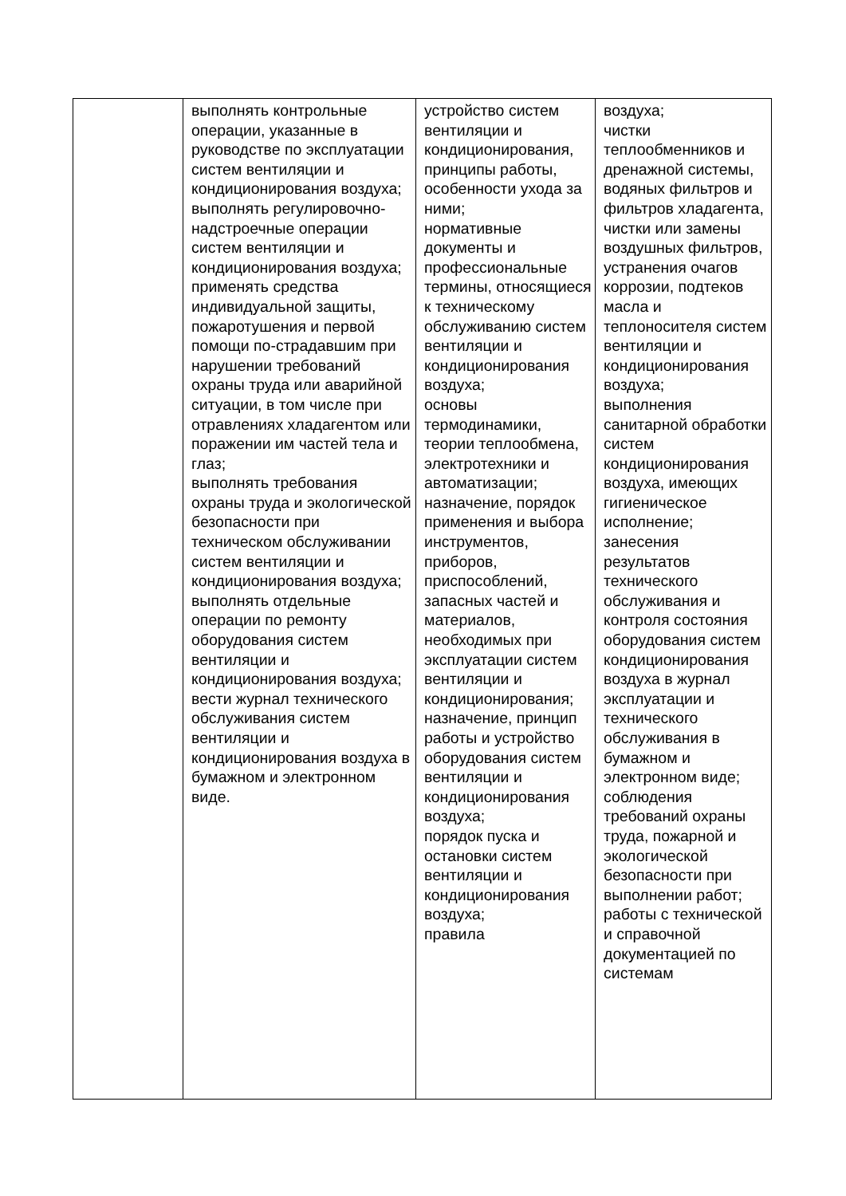| | выполнять контрольные операции, указанные в руководстве по эксплуатации систем вентиляции и кондиционирования воздуха; выполнять регулировочно-надстроечные операции систем вентиляции и кондиционирования воздуха; применять средства индивидуальной защиты, пожаротушения и первой помощи по-страдавшим при нарушении требований охраны труда или аварийной ситуации, в том числе при отравлениях хладагентом или поражении им частей тела и глаз; выполнять требования охраны труда и экологической безопасности при техническом обслуживании систем вентиляции и кондиционирования воздуха; выполнять отдельные операции по ремонту оборудования систем вентиляции и кондиционирования воздуха; вести журнал технического обслуживания систем вентиляции и кондиционирования воздуха в бумажном и электронном виде. | устройство систем вентиляции и кондиционирования, принципы работы, особенности ухода за ними; нормативные документы и профессиональные термины, относящиеся к техническому обслуживанию систем вентиляции и кондиционирования воздуха; основы термодинамики, теории теплообмена, электротехники и автоматизации; назначение, порядок применения и выбора инструментов, приборов, приспособлений, запасных частей и материалов, необходимых при эксплуатации систем вентиляции и кондиционирования; назначение, принцип работы и устройство оборудования систем вентиляции и кондиционирования воздуха; порядок пуска и остановки систем вентиляции и кондиционирования воздуха; правила | воздуха; чистки теплообменников и дренажной системы, водяных фильтров и фильтров хладагента, чистки или замены воздушных фильтров, устранения очагов коррозии, подтеков масла и теплоносителя систем вентиляции и кондиционирования воздуха; выполнения санитарной обработки систем кондиционирования воздуха, имеющих гигиеническое исполнение; занесения результатов технического обслуживания и контроля состояния оборудования систем кондиционирования воздуха в журнал эксплуатации и технического обслуживания в бумажном и электронном виде; соблюдения требований охраны труда, пожарной и экологической безопасности при выполнении работ; работы с технической и справочной документацией по системам |